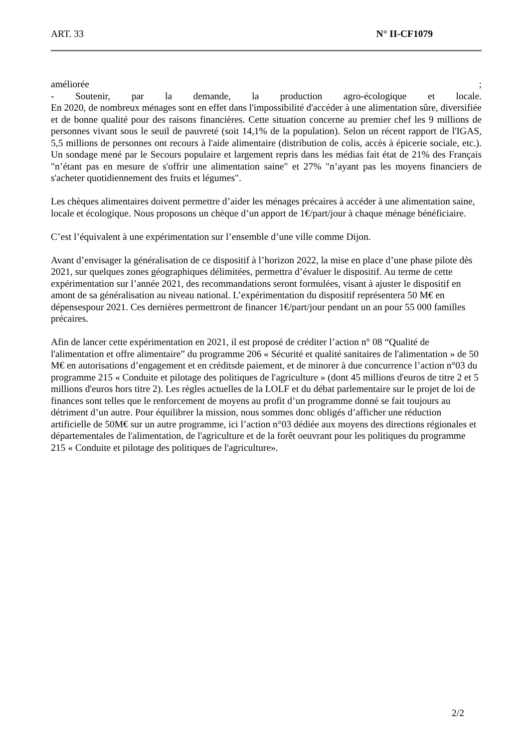ART. 33 N° II-CF1079
améliorée ;
- Soutenir, par la demande, la production agro-écologique et locale.
En 2020, de nombreux ménages sont en effet dans l'impossibilité d'accéder à une alimentation sûre, diversifiée et de bonne qualité pour des raisons financières. Cette situation concerne au premier chef les 9 millions de personnes vivant sous le seuil de pauvreté (soit 14,1% de la population). Selon un récent rapport de l'IGAS, 5,5 millions de personnes ont recours à l'aide alimentaire (distribution de colis, accès à épicerie sociale, etc.). Un sondage mené par le Secours populaire et largement repris dans les médias fait état de 21% des Français "n’étant pas en mesure de s'offrir une alimentation saine" et 27% "n’ayant pas les moyens financiers de s'acheter quotidiennement des fruits et légumes".
Les chèques alimentaires doivent permettre d’aider les ménages précaires à accéder à une alimentation saine, locale et écologique. Nous proposons un chèque d’un apport de 1€/part/jour à chaque ménage bénéficiaire.
C’est l’équivalent à une expérimentation sur l’ensemble d’une ville comme Dijon.
Avant d’envisager la généralisation de ce dispositif à l’horizon 2022, la mise en place d’une phase pilote dès 2021, sur quelques zones géographiques délimitées, permettra d’évaluer le dispositif. Au terme de cette expérimentation sur l’année 2021, des recommandations seront formulées, visant à ajuster le dispositif en amont de sa généralisation au niveau national. L’expérimentation du dispositif représentera 50 M€ en dépensespour 2021. Ces dernières permettront de financer 1€/part/jour pendant un an pour 55 000 familles précaires.
Afin de lancer cette expérimentation en 2021, il est proposé de créditer l’action n° 08 “Qualité de l'alimentation et offre alimentaire” du programme 206 « Sécurité et qualité sanitaires de l'alimentation » de 50 M€ en autorisations d’engagement et en créditsde paiement, et de minorer à due concurrence l’action n°03 du programme 215 « Conduite et pilotage des politiques de l'agriculture » (dont 45 millions d'euros de titre 2 et 5 millions d'euros hors titre 2). Les règles actuelles de la LOLF et du débat parlementaire sur le projet de loi de finances sont telles que le renforcement de moyens au profit d’un programme donné se fait toujours au détriment d’un autre. Pour équilibrer la mission, nous sommes donc obligés d’afficher une réduction artificielle de 50M€ sur un autre programme, ici l’action n°03 dédiée aux moyens des directions régionales et départementales de l'alimentation, de l'agriculture et de la forêt oeuvrant pour les politiques du programme 215 « Conduite et pilotage des politiques de l'agriculture».
2/2